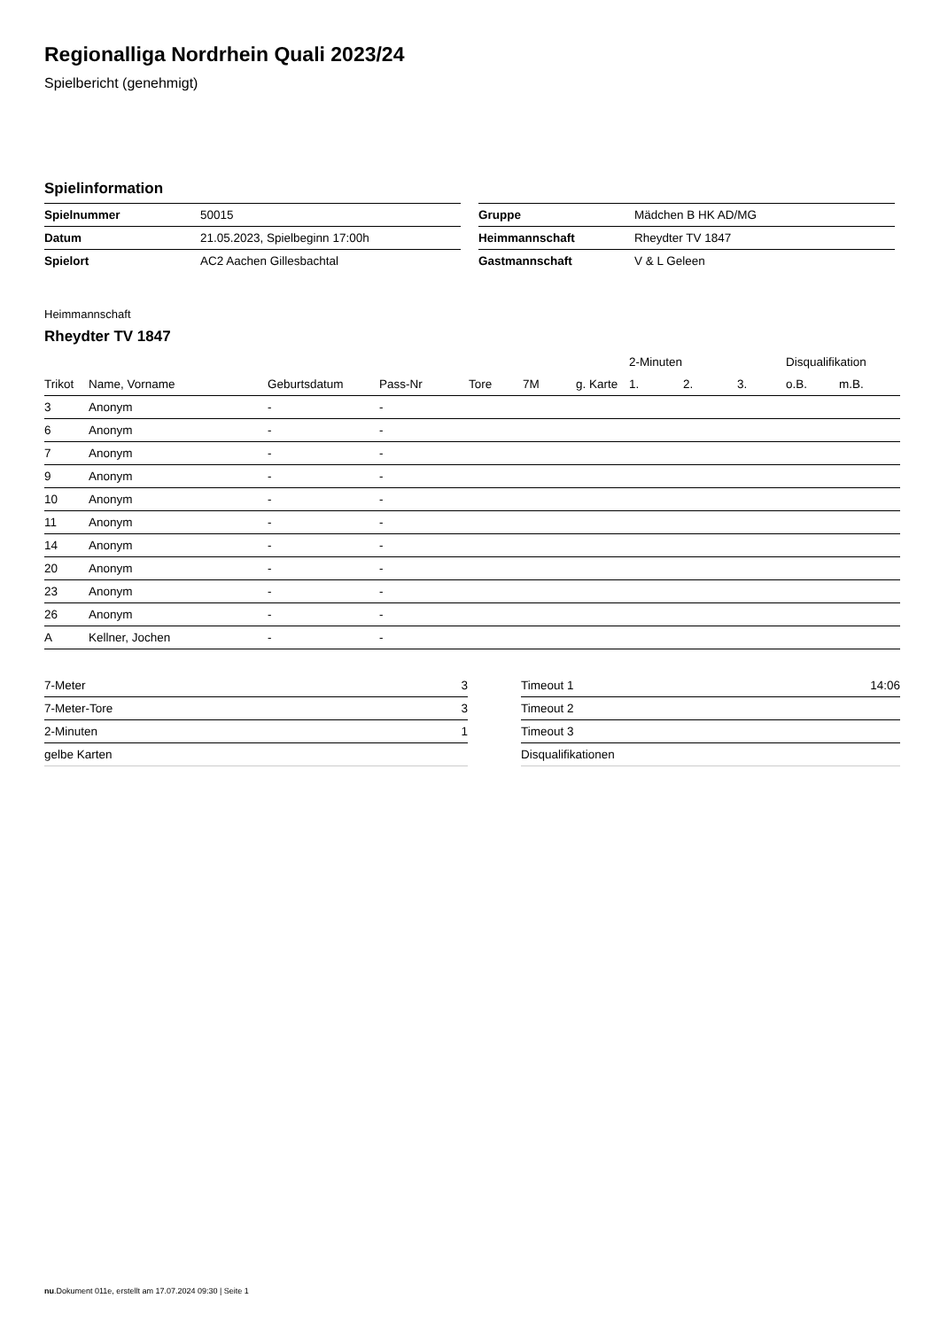Regionalliga Nordrhein Quali 2023/24
Spielbericht (genehmigt)
Spielinformation
| Spielnummer | 50015 |
| Datum | 21.05.2023, Spielbeginn 17:00h |
| Spielort | AC2 Aachen Gillesbachtal |
| Gruppe | Mädchen B HK AD/MG |
| Heimmannschaft | Rheydter TV 1847 |
| Gastmannschaft | V & L Geleen |
Heimmannschaft
Rheydter TV 1847
| | | | | | | | 2-Minuten | | | Disqualifikation | |
| --- | --- | --- | --- | --- | --- | --- | --- | --- | --- | --- | --- |
| Trikot | Name, Vorname | Geburtsdatum | Pass-Nr | Tore | 7M | g. Karte | 1. | 2. | 3. | o.B. | m.B. |
| 3 | Anonym | - | - | | | | | | | | |
| 6 | Anonym | - | - | | | | | | | | |
| 7 | Anonym | - | - | | | | | | | | |
| 9 | Anonym | - | - | | | | | | | | |
| 10 | Anonym | - | - | | | | | | | | |
| 11 | Anonym | - | - | | | | | | | | |
| 14 | Anonym | - | - | | | | | | | | |
| 20 | Anonym | - | - | | | | | | | | |
| 23 | Anonym | - | - | | | | | | | | |
| 26 | Anonym | - | - | | | | | | | | |
| A | Kellner, Jochen | - | - | | | | | | | | |
| 7-Meter | 3 |
| 7-Meter-Tore | 3 |
| 2-Minuten | 1 |
| gelbe Karten | |
| Timeout 1 | 14:06 |
| Timeout 2 | |
| Timeout 3 | |
| Disqualifikationen | |
nu.Dokument 011e, erstellt am 17.07.2024 09:30 | Seite 1